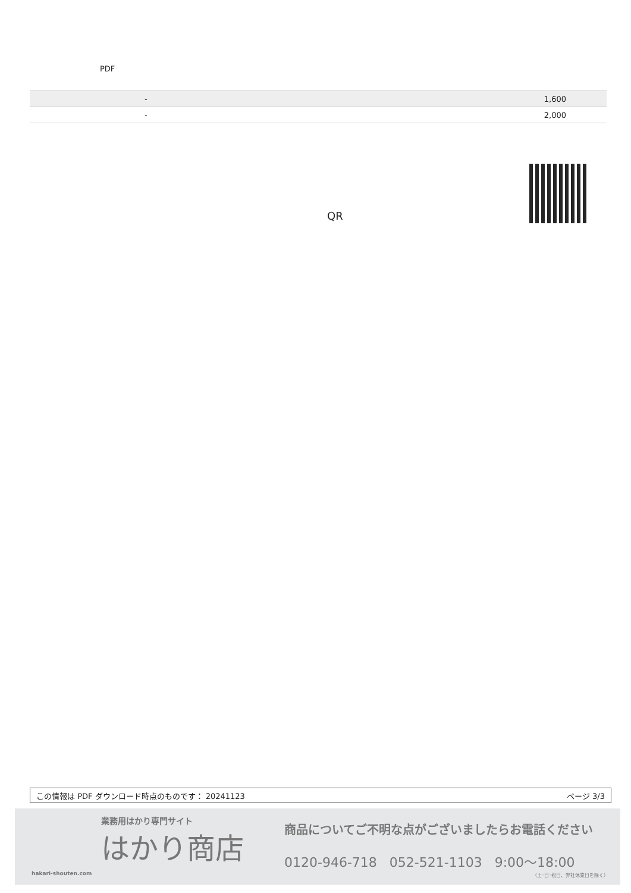PDF
| | - | 1,600 |
| | - | 2,000 |
QR
この情報は PDF ダウンロード時点のものです： 20241123 ページ 3/3
業務用はかり専門サイト
はかり商店
hakari-shouten.com
商品についてご不明な点がございましたらお電話ください
0120-946-718 052-521-1103 9:00〜18:00
（土･日･祝日、弊社休業日を除く）